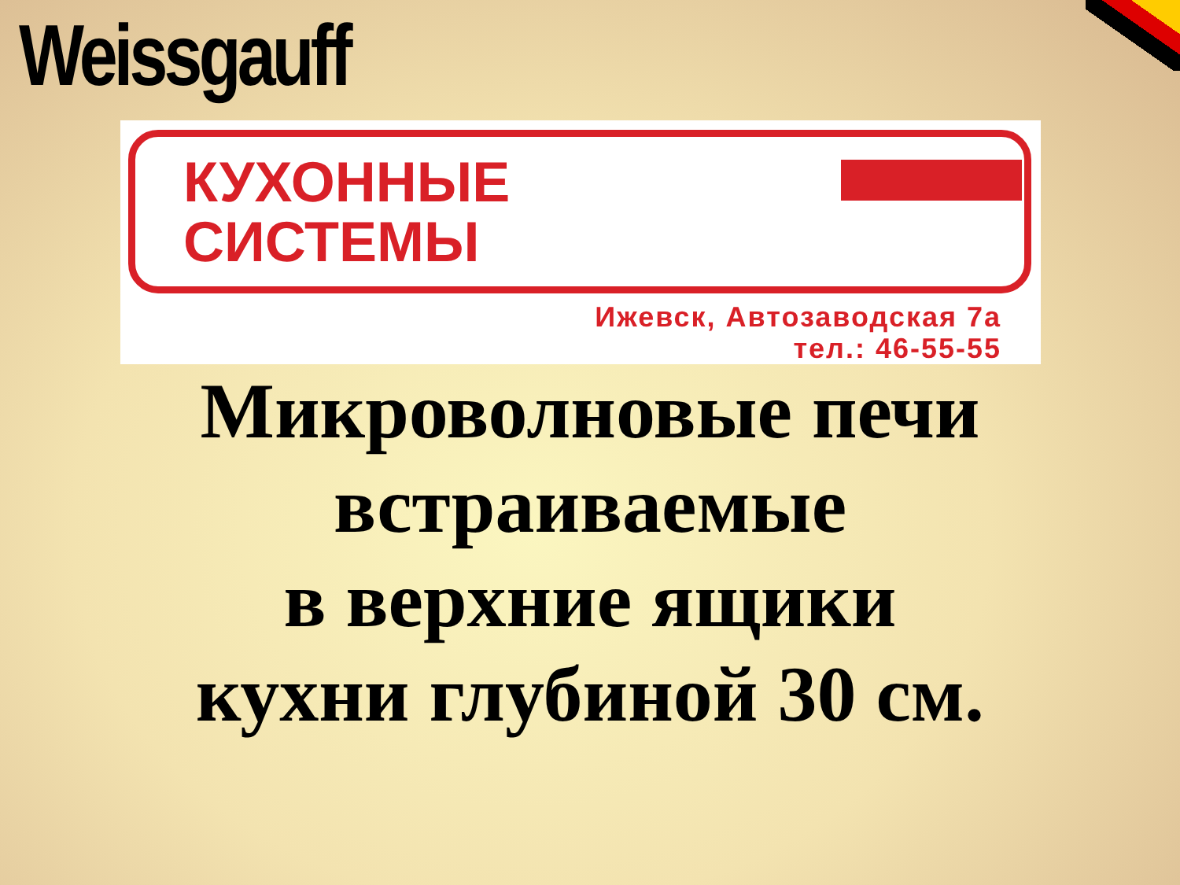Weissgauff
КУХОННЫЕ
СИСТЕМЫ
Ижевск, Автозаводская 7а
тел.: 46-55-55
Микроволновые печи
встраиваемые
в верхние ящики
кухни глубиной 30 см.